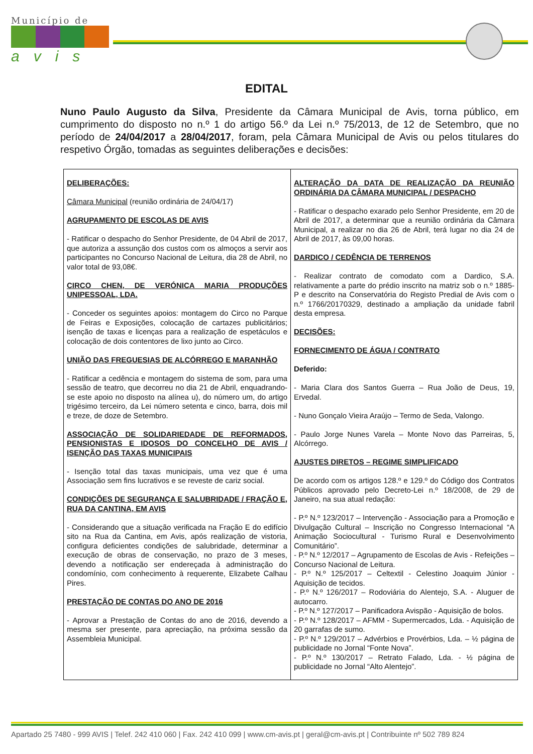Município de
avis
EDITAL
Nuno Paulo Augusto da Silva, Presidente da Câmara Municipal de Avis, torna público, em cumprimento do disposto no n.º 1 do artigo 56.º da Lei n.º 75/2013, de 12 de Setembro, que no período de 24/04/2017 a 28/04/2017, foram, pela Câmara Municipal de Avis ou pelos titulares do respetivo Órgão, tomadas as seguintes deliberações e decisões:
| DELIBERAÇÕES: Câmara Municipal (reunião ordinária de 24/04/17) AGRUPAMENTO DE ESCOLAS DE AVIS - Ratificar o despacho do Senhor Presidente, de 04 Abril de 2017, que autoriza a assunção dos custos com os almoços a servir aos participantes no Concurso Nacional de Leitura, dia 28 de Abril, no valor total de 93,08€. CIRCO CHEN, DE VERÓNICA MARIA PRODUÇÕES UNIPESSOAL, LDA. - Conceder os seguintes apoios: montagem do Circo no Parque de Feiras e Exposições, colocação de cartazes publicitários; isenção de taxas e licenças para a realização de espetáculos e colocação de dois contentores de lixo junto ao Circo. UNIÃO DAS FREGUESIAS DE ALCÓRREGO E MARANHÃO - Ratificar a cedência e montagem do sistema de som, para uma sessão de teatro, que decorreu no dia 21 de Abril, enquadrando-se este apoio no disposto na alínea u), do número um, do artigo trigésimo terceiro, da Lei número setenta e cinco, barra, dois mil e treze, de doze de Setembro. ASSOCIAÇÃO DE SOLIDARIEDADE DE REFORMADOS, PENSIONISTAS E IDOSOS DO CONCELHO DE AVIS / ISENÇÃO DAS TAXAS MUNICIPAIS - Isenção total das taxas municipais, uma vez que é uma Associação sem fins lucrativos e se reveste de cariz social. CONDIÇÕES DE SEGURANÇA E SALUBRIDADE / FRAÇÃO E, RUA DA CANTINA, EM AVIS - Considerando que a situação verificada na Fração E do edifício sito na Rua da Cantina, em Avis, após realização de vistoria, configura deficientes condições de salubridade, determinar a execução de obras de conservação, no prazo de 3 meses, devendo a notificação ser endereçada à administração do condomínio, com conhecimento à requerente, Elizabete Calhau Pires. PRESTAÇÃO DE CONTAS DO ANO DE 2016 - Aprovar a Prestação de Contas do ano de 2016, devendo a mesma ser presente, para apreciação, na próxima sessão da Assembleia Municipal. | ALTERAÇÃO DA DATA DE REALIZAÇÃO DA REUNIÃO ORDINÁRIA DA CÂMARA MUNICIPAL / DESPACHO - Ratificar o despacho exarado pelo Senhor Presidente, em 20 de Abril de 2017, a determinar que a reunião ordinária da Câmara Municipal, a realizar no dia 26 de Abril, terá lugar no dia 24 de Abril de 2017, às 09,00 horas. DARDICO / CEDÊNCIA DE TERRENOS - Realizar contrato de comodato com a Dardico, S.A. relativamente a parte do prédio inscrito na matriz sob o n.º 1885-P e descrito na Conservatória do Registo Predial de Avis com o n.º 1766/20170329, destinado a ampliação da unidade fabril desta empresa. DECISÕES: FORNECIMENTO DE ÁGUA / CONTRATO Deferido: - Maria Clara dos Santos Guerra – Rua João de Deus, 19, Ervedal. - Nuno Gonçalo Vieira Araújo – Termo de Seda, Valongo. - Paulo Jorge Nunes Varela – Monte Novo das Parreiras, 5, Alcórrego. AJUSTES DIRETOS – REGIME SIMPLIFICADO De acordo com os artigos 128.º e 129.º do Código dos Contratos Públicos aprovado pelo Decreto-Lei n.º 18/2008, de 29 de Janeiro, na sua atual redação: - P.º N.º 123/2017 – Intervenção - Associação para a Promoção e Divulgação Cultural – Inscrição no Congresso Internacional “A Animação Sociocultural - Turismo Rural e Desenvolvimento Comunitário”. - P.º N.º 12/2017 – Agrupamento de Escolas de Avis - Refeições – Concurso Nacional de Leitura. - P.º N.º 125/2017 – Celtextil - Celestino Joaquim Júnior - Aquisição de tecidos. - P.º N.º 126/2017 – Rodoviária do Alentejo, S.A. - Aluguer de autocarro. - P.º N.º 127/2017 – Panificadora Avispão - Aquisição de bolos. - P.º N.º 128/2017 – AFMM - Supermercados, Lda. - Aquisição de 20 garrafas de sumo. - P.º N.º 129/2017 – Advérbios e Provérbios, Lda. – ½ página de publicidade no Jornal “Fonte Nova”. - P.º N.º 130/2017 – Retrato Falado, Lda. - ½ página de publicidade no Jornal “Alto Alentejo”. |
Apartado 25 7480 - 999 AVIS | Telef. 242 410 060 | Fax. 242 410 099 | www.cm-avis.pt | geral@cm-avis.pt | Contribuinte nº 502 789 824